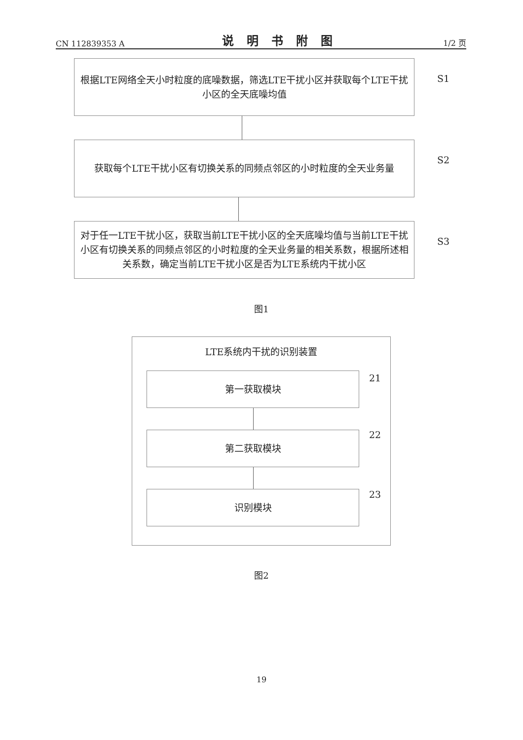CN 112839353 A 说明书附图 1/2 页
根据LTE网络全天小时粒度的底噪数据，筛选LTE干扰小区并获取每个LTE干扰小区的全天底噪均值
S1
获取每个LTE干扰小区有切换关系的同频点邻区的小时粒度的全天业务量
S2
对于任一LTE干扰小区，获取当前LTE干扰小区的全天底噪均值与当前LTE干扰小区有切换关系的同频点邻区的小时粒度的全天业务量的相关系数，根据所述相关系数，确定当前LTE干扰小区是否为LTE系统内干扰小区
S3
图1
LTE系统内干扰的识别装置
第一获取模块 21
第二获取模块 22
识别模块 23
图2
19